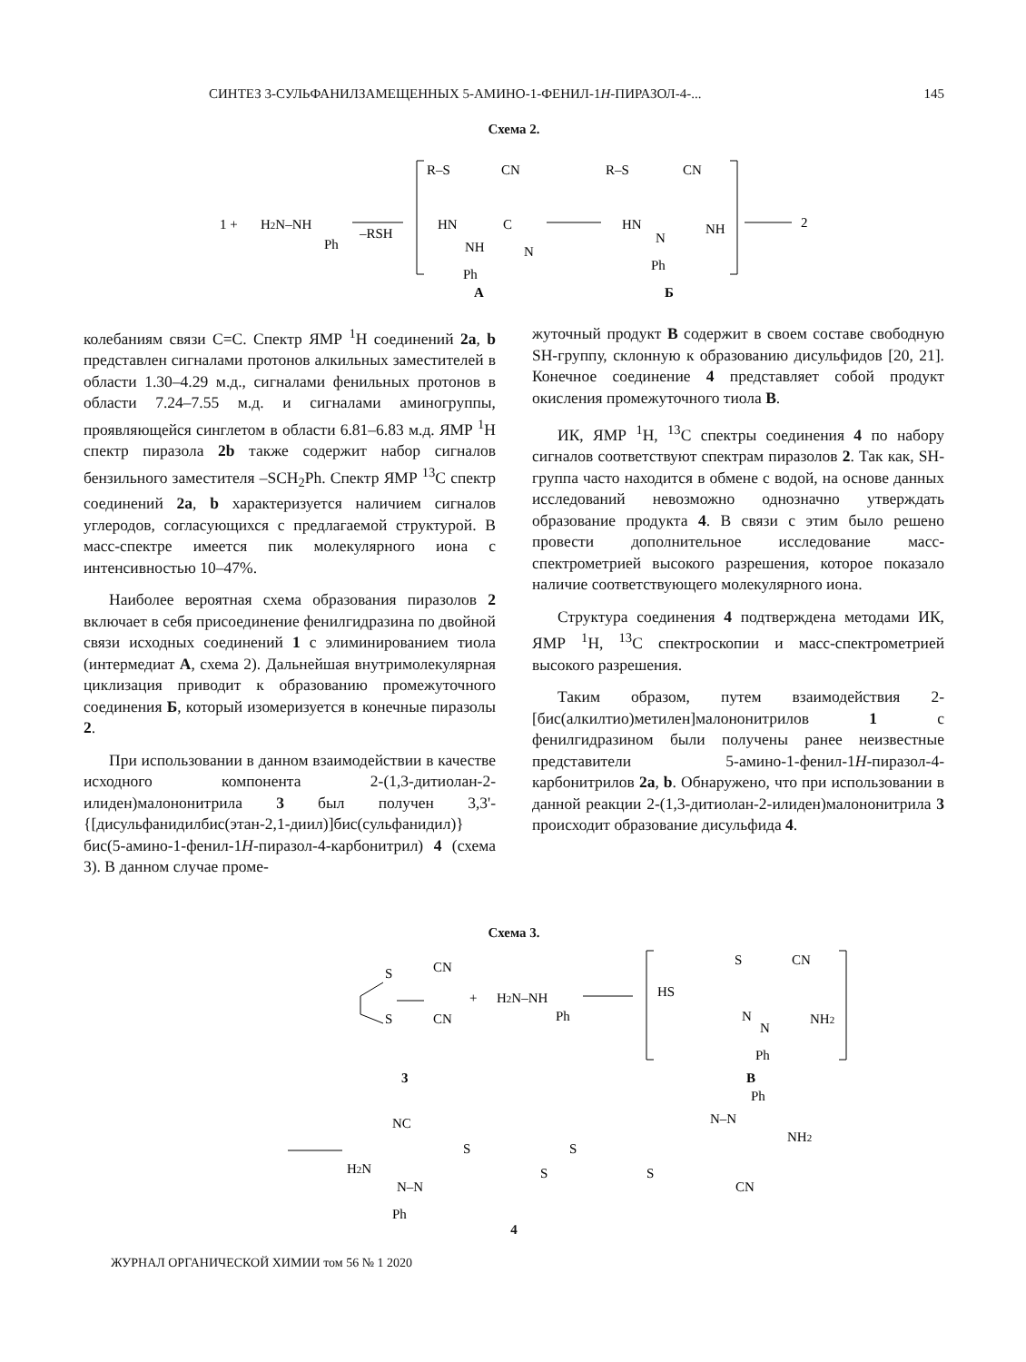СИНТЕЗ 3-СУЛЬФАНИЛЗАМЕЩЕННЫХ 5-АМИНО-1-ФЕНИЛ-1H-ПИРАЗОЛ-4-... 145
Схема 2.
1 +
H2N–NH
Ph
–RSH
R–S
CN
HN
C
NH
N
Ph
R–S
CN
HN
N
NH
Ph
2
А
Б
колебаниям связи С=С. Спектр ЯМР <sup>1</sup>Н соединений 2a, b представлен сигналами протонов алкильных заместителей в области 1.30–4.29 м.д., сигналами фенильных протонов в области 7.24–7.55 м.д. и сигналами аминогруппы, проявляющейся синглетом в области 6.81–6.83 м.д. ЯМР <sup>1</sup>Н спектр пиразола 2b также содержит набор сигналов бензильного заместителя –SCH<sub>2</sub>Ph. Спектр ЯМР <sup>13</sup>С спектр соединений 2a, b характеризуется наличием сигналов углеродов, согласующихся с предлагаемой структурой. В масс-спектре имеется пик молекулярного иона с интенсивностью 10–47%.
Наиболее вероятная схема образования пиразолов 2 включает в себя присоединение фенилгидразина по двойной связи исходных соединений 1 с элиминированием тиола (интермедиат А, схема 2). Дальнейшая внутримолекулярная циклизация приводит к образованию промежуточного соединения Б, который изомеризуется в конечные пиразолы 2.
При использовании в данном взаимодействии в качестве исходного компонента 2-(1,3-дитиолан-2-илиден)малононитрила 3 был получен 3,3'-{[дисульфанидилбис(этан-2,1-диил)]бис(сульфанидил)}бис(5-амино-1-фенил-1H-пиразол-4-карбонитрил) 4 (схема 3). В данном случае проме-
жуточный продукт В содержит в своем составе свободную SH-группу, склонную к образованию дисульфидов [20, 21]. Конечное соединение 4 представляет собой продукт окисления промежуточного тиола В.
ИК, ЯМР <sup>1</sup>Н, <sup>13</sup>С спектры соединения 4 по набору сигналов соответствуют спектрам пиразолов 2. Так как, SH-группа часто находится в обмене с водой, на основе данных исследований невозможно однозначно утверждать образование продукта 4. В связи с этим было решено провести дополнительное исследование масс-спектрометрией высокого разрешения, которое показало наличие соответствующего молекулярного иона.
Структура соединения 4 подтверждена методами ИК, ЯМР <sup>1</sup>Н, <sup>13</sup>С спектроскопии и масс-спектрометрией высокого разрешения.
Таким образом, путем взаимодействия 2-[бис(алкилтио)метилен]малононитрилов 1 с фенилгидразином были получены ранее неизвестные представители 5-амино-1-фенил-1H-пиразол-4-карбонитрилов 2a, b. Обнаружено, что при использовании в данной реакции 2-(1,3-дитиолан-2-илиден)малононитрила 3 происходит образование дисульфида 4.
Схема 3.
S
CN
S
CN
+
H2N–NH
Ph
HS
S
CN
N
N
NH2
Ph
3
В
NC
H2N
N–N
Ph
S
S
S
S
N–N
Ph
NH2
CN
4
ЖУРНАЛ ОРГАНИЧЕСКОЙ ХИМИИ том 56 № 1 2020